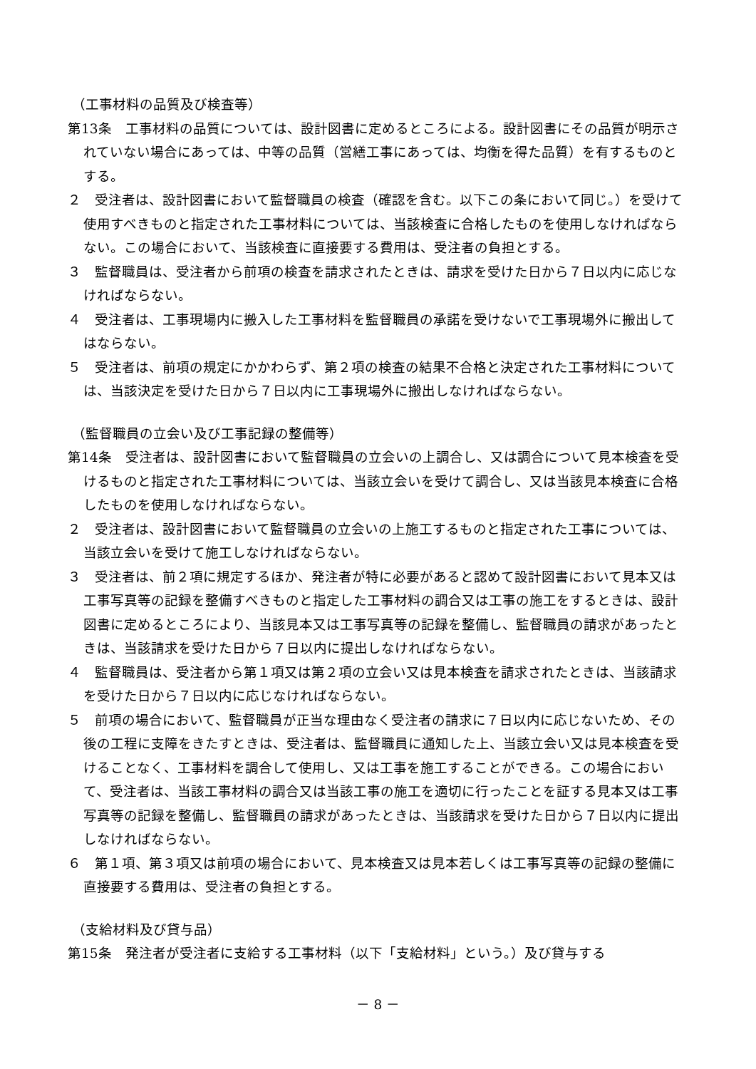（工事材料の品質及び検査等）
第13条　工事材料の品質については、設計図書に定めるところによる。設計図書にその品質が明示されていない場合にあっては、中等の品質（営繕工事にあっては、均衡を得た品質）を有するものとする。
２　受注者は、設計図書において監督職員の検査（確認を含む。以下この条において同じ。）を受けて使用すべきものと指定された工事材料については、当該検査に合格したものを使用しなければならない。この場合において、当該検査に直接要する費用は、受注者の負担とする。
３　監督職員は、受注者から前項の検査を請求されたときは、請求を受けた日から７日以内に応じなければならない。
４　受注者は、工事現場内に搬入した工事材料を監督職員の承諾を受けないで工事現場外に搬出してはならない。
５　受注者は、前項の規定にかかわらず、第２項の検査の結果不合格と決定された工事材料については、当該決定を受けた日から７日以内に工事現場外に搬出しなければならない。
（監督職員の立会い及び工事記録の整備等）
第14条　受注者は、設計図書において監督職員の立会いの上調合し、又は調合について見本検査を受けるものと指定された工事材料については、当該立会いを受けて調合し、又は当該見本検査に合格したものを使用しなければならない。
２　受注者は、設計図書において監督職員の立会いの上施工するものと指定された工事については、当該立会いを受けて施工しなければならない。
３　受注者は、前２項に規定するほか、発注者が特に必要があると認めて設計図書において見本又は工事写真等の記録を整備すべきものと指定した工事材料の調合又は工事の施工をするときは、設計図書に定めるところにより、当該見本又は工事写真等の記録を整備し、監督職員の請求があったときは、当該請求を受けた日から７日以内に提出しなければならない。
４　監督職員は、受注者から第１項又は第２項の立会い又は見本検査を請求されたときは、当該請求を受けた日から７日以内に応じなければならない。
５　前項の場合において、監督職員が正当な理由なく受注者の請求に７日以内に応じないため、その後の工程に支障をきたすときは、受注者は、監督職員に通知した上、当該立会い又は見本検査を受けることなく、工事材料を調合して使用し、又は工事を施工することができる。この場合において、受注者は、当該工事材料の調合又は当該工事の施工を適切に行ったことを証する見本又は工事写真等の記録を整備し、監督職員の請求があったときは、当該請求を受けた日から７日以内に提出しなければならない。
６　第１項、第３項又は前項の場合において、見本検査又は見本若しくは工事写真等の記録の整備に直接要する費用は、受注者の負担とする。
（支給材料及び貸与品）
第15条　発注者が受注者に支給する工事材料（以下「支給材料」という。）及び貸与する
－ 8 －